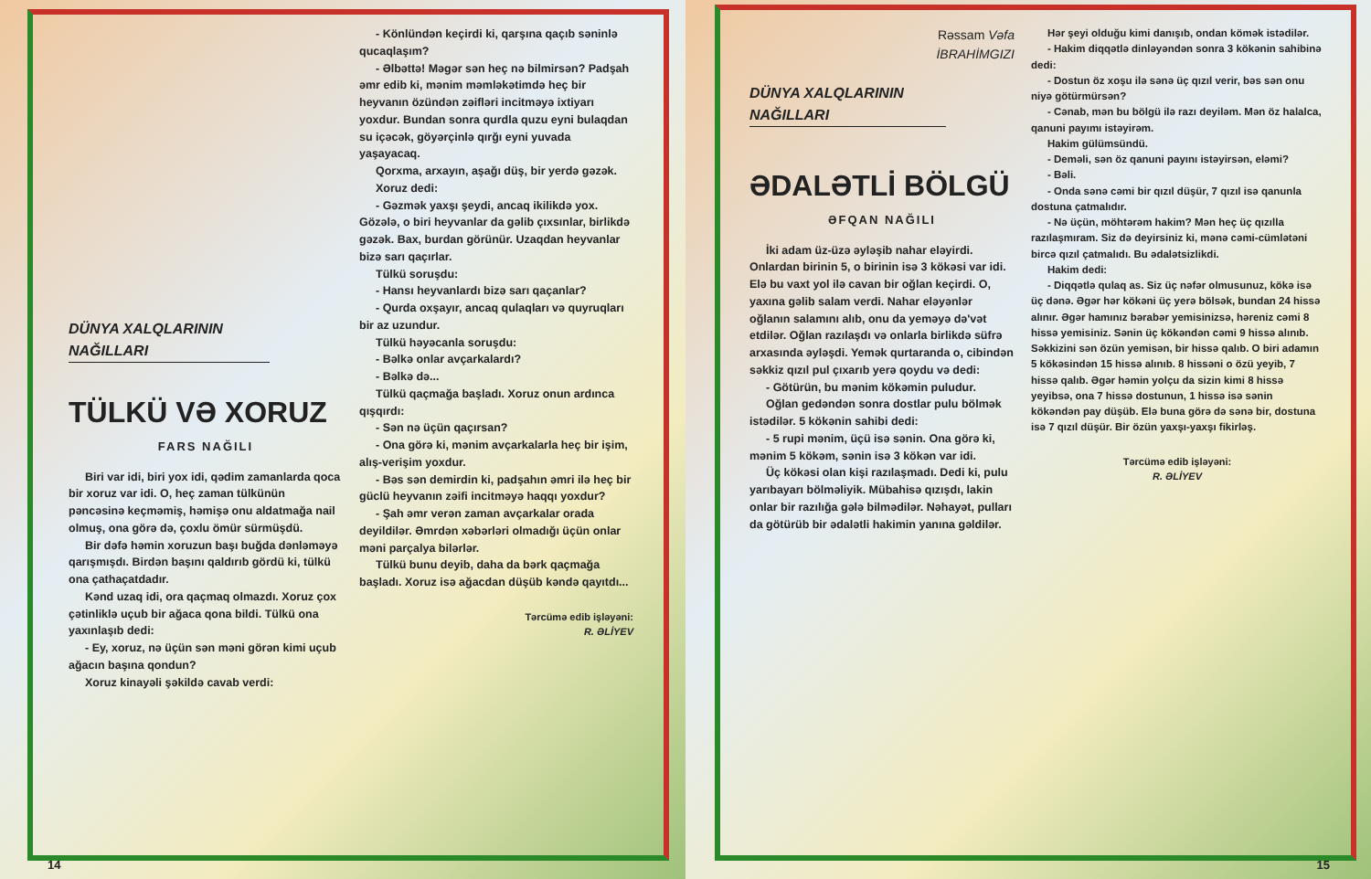DÜNYA XALQLARININ
NAĞILLARI
TÜLKÜ VƏ XORUZ
FARS NAĞILI
Biri var idi, biri yox idi, qədim zamanlarda qoca bir xoruz var idi. O, heç zaman tülkünün pəncəsinə keçməmiş, həmişə onu aldatmağa nail olmuş, ona görə də, çoxlu ömür sürmüşdü.
Bir dəfə həmin xoruzun başı buğda dənləməyə qarışmışdı. Birdən başını qaldırıb gördü ki, tülkü ona çathaçatdadır.
Kənd uzaq idi, ora qaçmaq olmazdı. Xoruz çox çətinliklə uçub bir ağaca qona bildi. Tülkü ona yaxınlaşıb dedi:
- Ey, xoruz, nə üçün sən məni görən kimi uçub ağacın başına qondun?
Xoruz kinayəli şəkildə cavab verdi:
- Könlündən keçirdi ki, qarşına qaçıb səninlə qucaqlaşım?
- Əlbəttə! Məgər sən heç nə bilmirsən? Padşah əmr edib ki, mənim məmləkətimdə heç bir heyvanın özündən zəifləri incitməyə ixtiyarı yoxdur. Bundan sonra qurdla quzu eyni bulaqdan su içəcək, göyərçinlə qırğı eyni yuvada yaşayacaq.
Qorxma, arxayın, aşağı düş, bir yerdə gəzək.
Xoruz dedi:
- Gəzmək yaxşı şeydi, ancaq ikilikdə yox. Gözələ, o biri heyvanlar da gəlib çıxsınlar, birlikdə gəzək. Bax, burdan görünür. Uzaqdan heyvanlar bizə sarı qaçırlar.
Tülkü soruşdu:
- Hansı heyvanlardı bizə sarı qaçanlar?
- Qurda oxşayır, ancaq qulaqları və quyruqları bir az uzundur.
Tülkü həyəcanla soruşdu:
- Bəlkə onlar avçarkalardı?
- Bəlkə də...
Tülkü qaçmağa başladı. Xoruz onun ardınca qışqırdı:
- Sən nə üçün qaçırsan?
- Ona görə ki, mənim avçarkalarla heç bir işim, alış-verişim yoxdur.
- Bəs sən demirdin ki, padşahın əmri ilə heç bir güclü heyvanın zəifi incitməyə haqqı yoxdur?
- Şah əmr verən zaman avçarkalar orada deyildilər. Əmrdən xəbərləri olmadığı üçün onlar məni parçalya bilərlər.
Tülkü bunu deyib, daha da bərk qaçmağa başladı. Xoruz isə ağacdan düşüb kəndə qayıtdı...
Tərcümə edib işləyəni:
R. ƏLİYEV
14
Rəssam Vəfa
İBRAHİMGIZI
DÜNYA XALQLARININ
NAĞILLARI
ƏDALƏTLİ BÖLGÜ
ƏFQAN NAĞILI
İki adam üz-üzə əyləşib nahar eləyirdi. Onlardan birinin 5, o birinin isə 3 kökəsi var idi. Elə bu vaxt yol ilə cavan bir oğlan keçirdi. O, yaxına gəlib salam verdi. Nahar eləyənlər oğlanın salamını alıb, onu da yeməyə də'vət etdilər. Oğlan razılaşdı və onlarla birlikdə süfrə arxasında əyləşdi. Yemək qurtaranda o, cibindən səkkiz qızıl pul çıxarıb yerə qoydu və dedi:
- Götürün, bu mənim kökəmin puludur.
Oğlan gedəndən sonra dostlar pulu bölmək istədilər. 5 kökənin sahibi dedi:
- 5 rupi mənim, üçü isə sənin. Ona görə ki, mənim 5 kökəm, sənin isə 3 kökən var idi.
Üç kökəsi olan kişi razılaşmadı. Dedi ki, pulu yarıbayarı bölməliyik. Mübahisə qızışdı, lakin onlar bir razılığa gələ bilmədilər. Nəhayət, pulları da götürüb bir ədalətli hakimin yanına gəldilər.
Hər şeyi olduğu kimi danışıb, ondan kömək istədilər.
- Hakim diqqətlə dinləyəndən sonra 3 kökənin sahibinə dedi:
- Dostun öz xoşu ilə sənə üç qızıl verir, bəs sən onu niyə götürmürsən?
- Cənab, mən bu bölgü ilə razı deyiləm. Mən öz halalca, qanuni payımı istəyirəm.
Hakim gülümsündü.
- Deməli, sən öz qanuni payını istəyirsən, eləmi?
- Bəli.
- Onda sənə cəmi bir qızıl düşür, 7 qızıl isə qanunla dostuna çatmalıdır.
- Nə üçün, möhtərəm hakim? Mən heç üç qızılla razılaşmıram. Siz də deyirsiniz ki, mənə cəmi-cümlətəni bircə qızıl çatmalıdı. Bu ədalətsizlikdi.
Hakim dedi:
- Diqqətlə qulaq as. Siz üç nəfər olmusunuz, kökə isə üç dənə. Əgər hər kökəni üç yerə bölsək, bundan 24 hissə alınır. Əgər hamınız bərabər yemisinizsə, həreniz cəmi 8 hissə yemisiniz. Sənin üç kökəndən cəmi 9 hissə alınıb. Səkkizini sən özün yemisən, bir hissə qalıb. O biri adamın 5 kökəsindən 15 hissə alınıb. 8 hissəni o özü yeyib, 7 hissə qalıb. Əgər həmin yolçu da sizin kimi 8 hissə yeyibsə, ona 7 hissə dostunun, 1 hissə isə sənin kökəndən pay düşüb. Elə buna görə də sənə bir, dostuna isə 7 qızıl düşür. Bir özün yaxşı-yaxşı fikirləş.
Tərcümə edib işləyəni:
R. ƏLİYEV
15